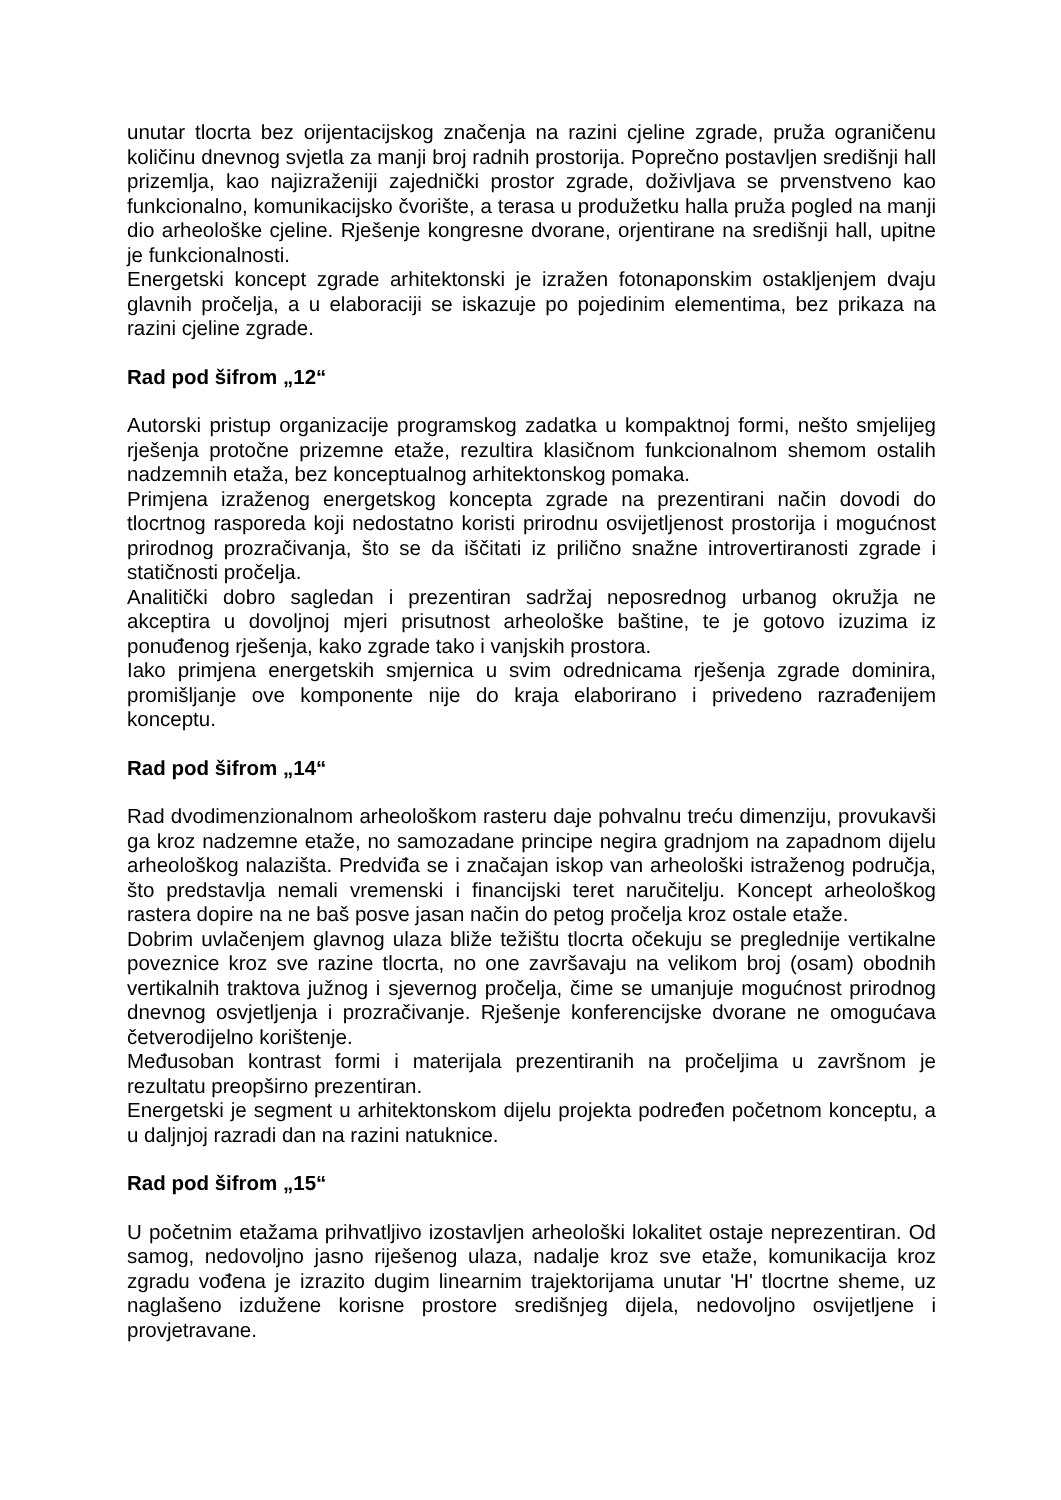unutar tlocrta bez orijentacijskog značenja na razini cjeline zgrade, pruža ograničenu količinu dnevnog svjetla za manji broj radnih prostorija. Poprečno postavljen središnji hall prizemlja, kao najizraženiji zajednički prostor zgrade, doživljava se prvenstveno kao funkcionalno, komunikacijsko čvorište, a terasa u produžetku halla pruža pogled na manji dio arheološke cjeline. Rješenje kongresne dvorane, orjentirane na središnji hall, upitne je funkcionalnosti.
Energetski koncept zgrade arhitektonski je izražen fotonaponskim ostakljenjem dvaju glavnih pročelja, a u elaboraciji se iskazuje po pojedinim elementima, bez prikaza na razini cjeline zgrade.
Rad pod šifrom „12“
Autorski pristup organizacije programskog zadatka u kompaktnoj formi, nešto smjelijeg rješenja protočne prizemne etaže, rezultira klasičnom funkcionalnom shemom ostalih nadzemnih etaža, bez konceptualnog arhitektonskog pomaka.
Primjena izraženog energetskog koncepta zgrade na prezentirani način dovodi do tlocrtnog rasporeda koji nedostatno koristi prirodnu osvijetljenost prostorija i mogućnost prirodnog prozračivanja, što se da iščitati iz prilično snažne introvertiranosti zgrade i statičnosti pročelja.
Analitički dobro sagledan i prezentiran sadržaj neposrednog urbanog okružja ne akceptira u dovoljnoj mjeri prisutnost arheološke baštine, te je gotovo izuzima iz ponuđenog rješenja, kako zgrade tako i vanjskih prostora.
Iako primjena energetskih smjernica u svim odrednicama rješenja zgrade dominira, promišljanje ove komponente nije do kraja elaborirano i privedeno razrađenijem konceptu.
Rad pod šifrom „14“
Rad dvodimenzionalnom arheološkom rasteru daje pohvalnu treću dimenziju, provukavši ga kroz nadzemne etaže, no samozadane principe negira gradnjom na zapadnom dijelu arheološkog nalazišta. Predviđa se i značajan iskop van arheološki istraženog područja, što predstavlja nemali vremenski i financijski teret naručitelju. Koncept arheološkog rastera dopire na ne baš posve jasan način do petog pročelja kroz ostale etaže.
Dobrim uvlačenjem glavnog ulaza bliže težištu tlocrta očekuju se preglednije vertikalne poveznice kroz sve razine tlocrta, no one završavaju na velikom broj (osam) obodnih vertikalnih traktova južnog i sjevernog pročelja, čime se umanjuje mogućnost prirodnog dnevnog osvjetljenja i prozračivanje. Rješenje konferencijske dvorane ne omogućava četverodijelno korištenje.
Međusoban kontrast formi i materijala prezentiranih na pročeljima u završnom je rezultatu preopširno prezentiran.
Energetski je segment u arhitektonskom dijelu projekta podređen početnom konceptu, a u daljnjoj razradi dan na razini natuknice.
Rad pod šifrom „15“
U početnim etažama prihvatljivo izostavljen arheološki lokalitet ostaje neprezentiran. Od samog, nedovoljno jasno riješenog ulaza, nadalje kroz sve etaže, komunikacija kroz zgradu vođena je izrazito dugim linearnim trajektorijama unutar 'H' tlocrtne sheme, uz naglašeno izdužene korisne prostore središnjeg dijela, nedovoljno osvijetljene i provjetravane.